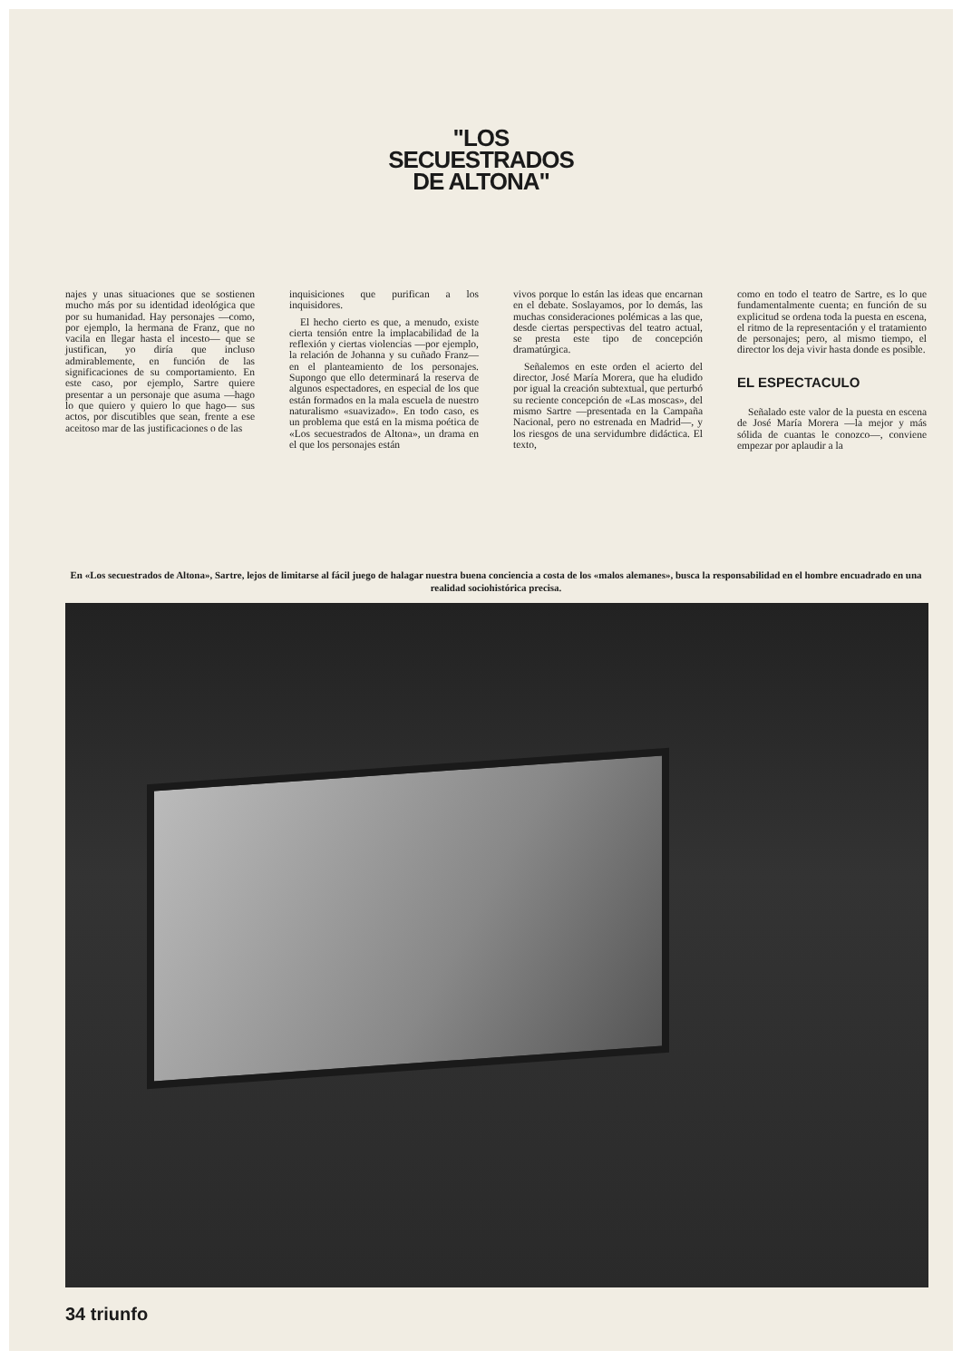"LOS
SECUESTRADOS
DE ALTONA"
najes y unas situaciones que se sostienen mucho más por su identidad ideológica que por su humanidad. Hay personajes —como, por ejemplo, la hermana de Franz, que no vacila en llegar hasta el incesto— que se justifican, yo diría que incluso admirablemente, en función de las significaciones de su comportamiento. En este caso, por ejemplo, Sartre quiere presentar a un personaje que asuma —hago lo que quiero y quiero lo que hago— sus actos, por discutibles que sean, frente a ese aceitoso mar de las justificaciones o de las
inquisiciones que purifican a los inquisidores.
El hecho cierto es que, a menudo, existe cierta tensión entre la implacabilidad de la reflexión y ciertas violencias —por ejemplo, la relación de Johanna y su cuñado Franz— en el planteamiento de los personajes. Supongo que ello determinará la reserva de algunos espectadores, en especial de los que están formados en la mala escuela de nuestro naturalismo «suavizado». En todo caso, es un problema que está en la misma poética de «Los secuestrados de Altona», un drama en el que los personajes están
vivos porque lo están las ideas que encarnan en el debate. Soslayamos, por lo demás, las muchas consideraciones polémicas a las que, desde ciertas perspectivas del teatro actual, se presta este tipo de concepción dramatúrgica.
Señalemos en este orden el acierto del director, José María Morera, que ha eludido por igual la creación subtextual, que perturbó su reciente concepción de «Las moscas», del mismo Sartre —presentada en la Campaña Nacional, pero no estrenada en Madrid—, y los riesgos de una servidumbre didáctica. El texto,
como en todo el teatro de Sartre, es lo que fundamentalmente cuenta; en función de su explicitud se ordena toda la puesta en escena, el ritmo de la representación y el tratamiento de personajes; pero, al mismo tiempo, el director los deja vivir hasta donde es posible.
EL ESPECTACULO
Señalado este valor de la puesta en escena de José María Morera —la mejor y más sólida de cuantas le conozco—, conviene empezar por aplaudir a la
En «Los secuestrados de Altona», Sartre, lejos de limitarse al fácil juego de halagar nuestra buena conciencia a costa de los «malos alemanes», busca la responsabilidad en el hombre encuadrado en una realidad sociohistórica precisa.
34 triunfo